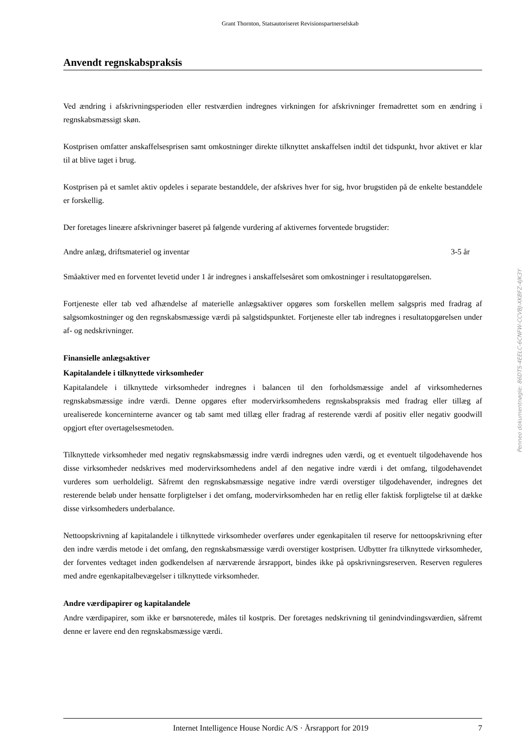Grant Thornton, Statsautoriseret Revisionspartnerselskab
Anvendt regnskabspraksis
Ved ændring i afskrivningsperioden eller restværdien indregnes virkningen for afskrivninger fremadrettet som en ændring i regnskabsmæssigt skøn.
Kostprisen omfatter anskaffelsesprisen samt omkostninger direkte tilknyttet anskaffelsen indtil det tidspunkt, hvor aktivet er klar til at blive taget i brug.
Kostprisen på et samlet aktiv opdeles i separate bestanddele, der afskrives hver for sig, hvor brugstiden på de enkelte bestanddele er forskellig.
Der foretages lineære afskrivninger baseret på følgende vurdering af aktivernes forventede brugstider:
Andre anlæg, driftsmateriel og inventar 3-5 år
Småaktiver med en forventet levetid under 1 år indregnes i anskaffelsesåret som omkostninger i resultatopgørelsen.
Fortjeneste eller tab ved afhændelse af materielle anlægsaktiver opgøres som forskellen mellem salgspris med fradrag af salgsomkostninger og den regnskabsmæssige værdi på salgstidspunktet. Fortjeneste eller tab indregnes i resultatopgørelsen under af- og nedskrivninger.
Finansielle anlægsaktiver
Kapitalandele i tilknyttede virksomheder
Kapitalandele i tilknyttede virksomheder indregnes i balancen til den forholdsmæssige andel af virksomhedernes regnskabsmæssige indre værdi. Denne opgøres efter modervirksomhedens regnskabspraksis med fradrag eller tillæg af urealiserede koncerninterne avancer og tab samt med tillæg eller fradrag af resterende værdi af positiv eller negativ goodwill opgjort efter overtagelsesmetoden.
Tilknyttede virksomheder med negativ regnskabsmæssig indre værdi indregnes uden værdi, og et eventuelt tilgodehavende hos disse virksomheder nedskrives med modervirksomhedens andel af den negative indre værdi i det omfang, tilgodehavendet vurderes som uerholdeligt. Såfremt den regnskabsmæssige negative indre værdi overstiger tilgodehavender, indregnes det resterende beløb under hensatte forpligtelser i det omfang, modervirksomheden har en retlig eller faktisk forpligtelse til at dække disse virksomheders underbalance.
Nettoopskrivning af kapitalandele i tilknyttede virksomheder overføres under egenkapitalen til reserve for nettoopskrivning efter den indre værdis metode i det omfang, den regnskabsmæssige værdi overstiger kostprisen. Udbytter fra tilknyttede virksomheder, der forventes vedtaget inden godkendelsen af nærværende årsrapport, bindes ikke på opskrivningsreserven. Reserven reguleres med andre egenkapitalbevægelser i tilknyttede virksomheder.
Andre værdipapirer og kapitalandele
Andre værdipapirer, som ikke er børsnoterede, måles til kostpris. Der foretages nedskrivning til genindvindingsværdien, såfremt denne er lavere end den regnskabsmæssige værdi.
Internet Intelligence House Nordic A/S · Årsrapport for 2019 7
Penneo dokumentnøgle: 86DTS-4EELC-6CNFW-CCVBJ-XKBFZ-4JK3Y